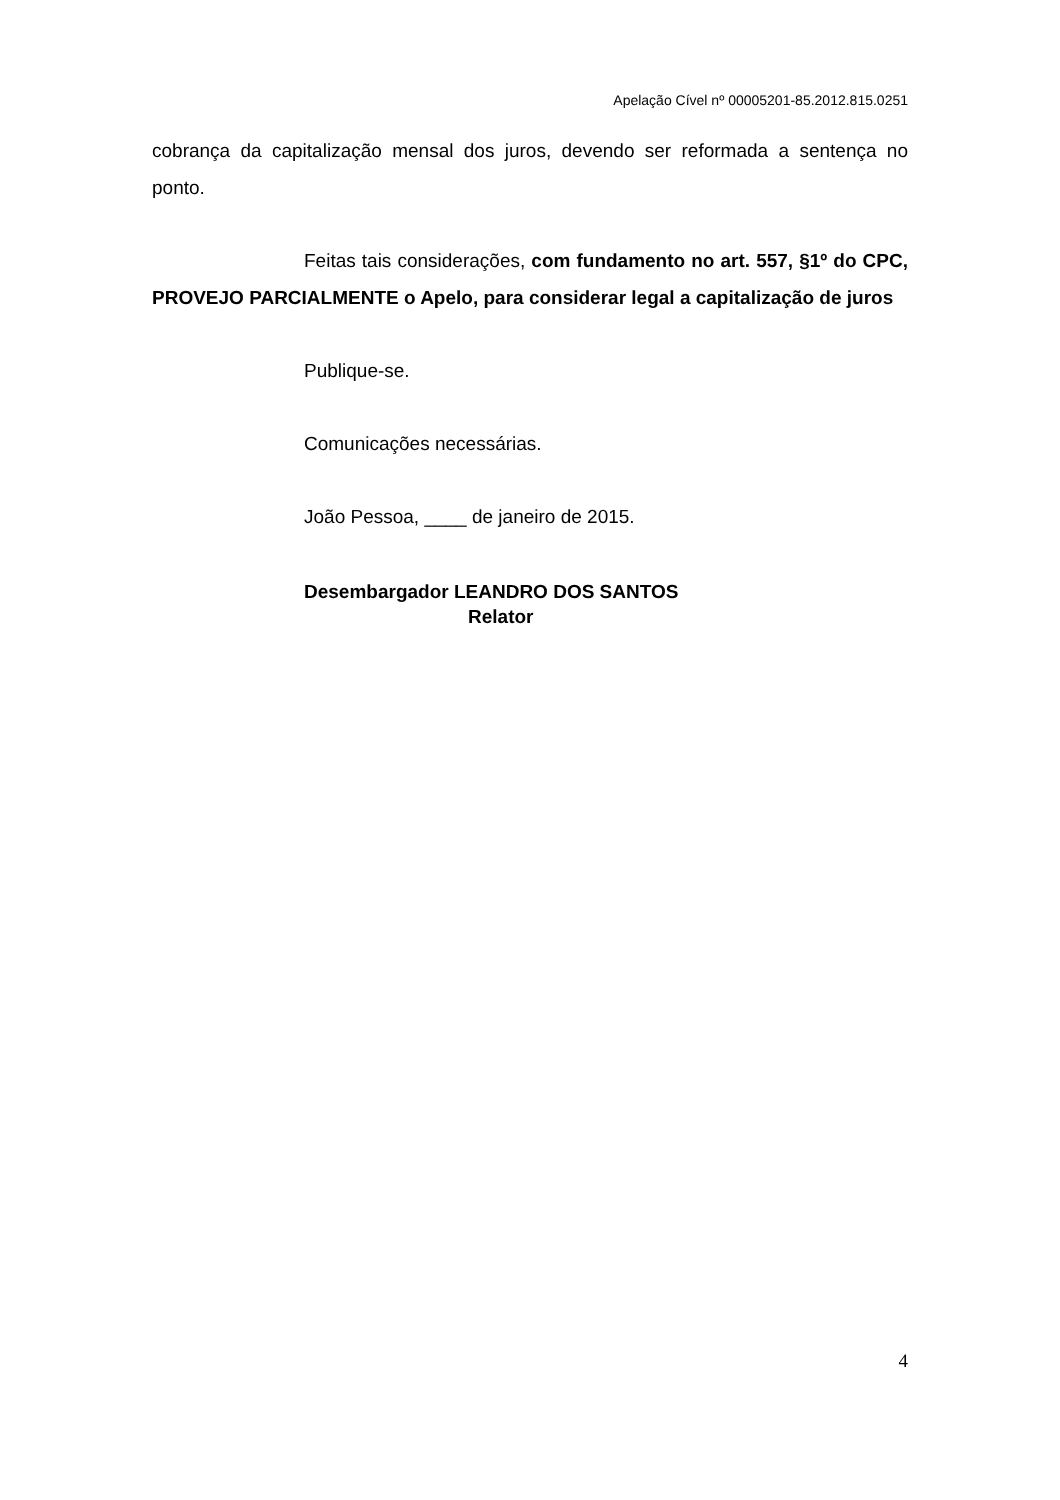Apelação Cível nº 00005201-85.2012.815.0251
cobrança da capitalização mensal dos juros, devendo ser reformada a sentença no ponto.
Feitas tais considerações, com fundamento no art. 557, §1º do CPC, PROVEJO PARCIALMENTE o Apelo, para considerar legal a capitalização de juros
Publique-se.
Comunicações necessárias.
João Pessoa, ____ de janeiro de 2015.
Desembargador LEANDRO DOS SANTOS
Relator
4